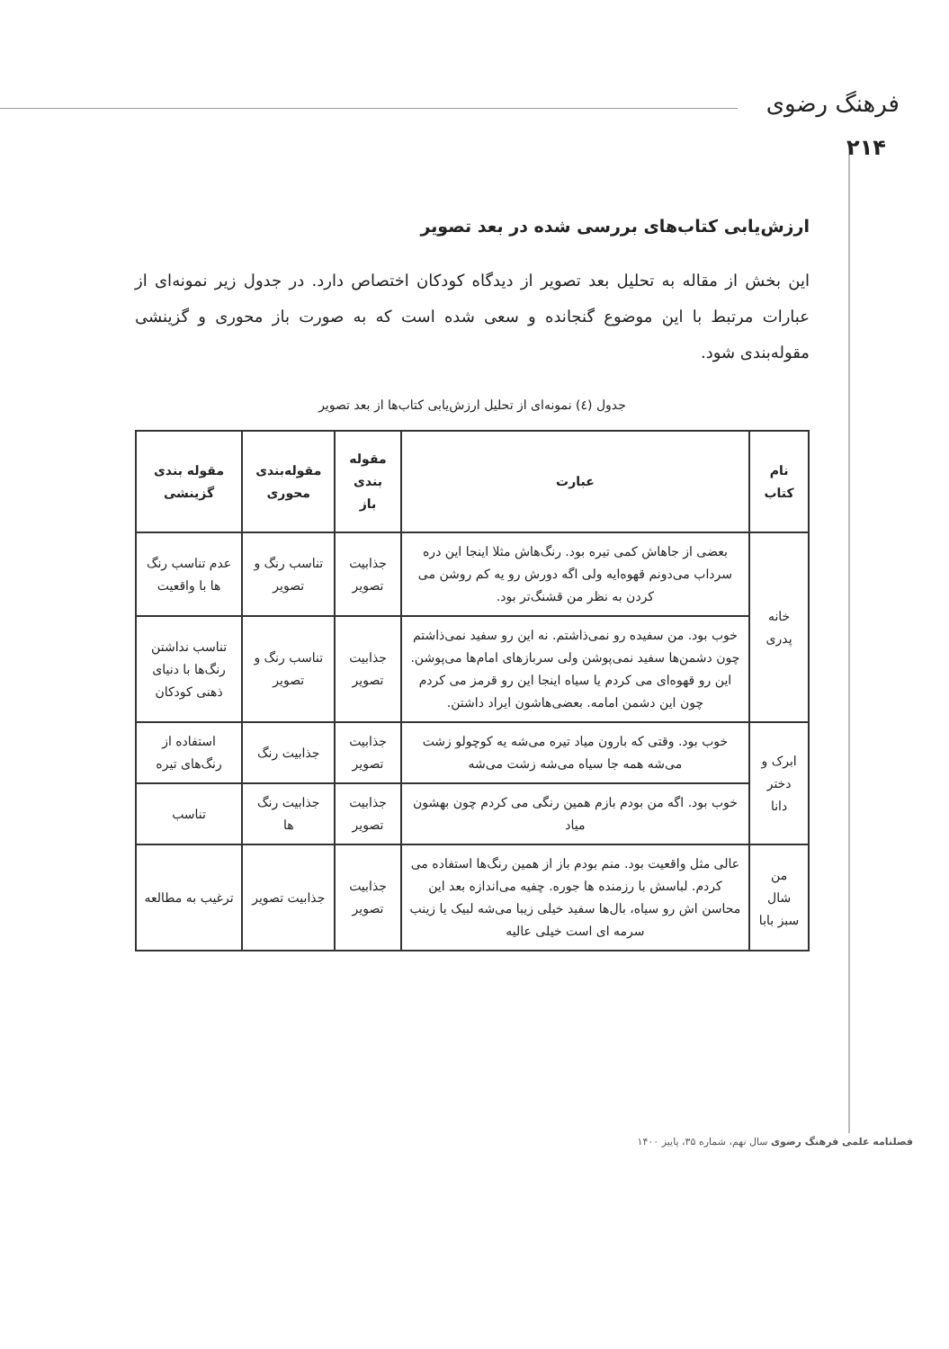فرهنگ رضوی
۲۱۴
ارزش‌یابی کتاب‌های بررسی شده در بعد تصویر
این بخش از مقاله به تحلیل بعد تصویر از دیدگاه کودکان اختصاص دارد. در جدول زیر نمونه‌ای از عبارات مرتبط با این موضوع گنجانده و سعی شده است که به صورت باز محوری و گزینشی مقوله‌بندی شود.
جدول (٤) نمونه‌ای از تحلیل ارزش‌یابی کتاب‌ها از بعد تصویر
| نام کتاب | عبارت | مقوله بندی باز | مقوله‌بندی محوری | مقوله بندی گزینشی |
| --- | --- | --- | --- | --- |
| خانه پدری | بعضی از جاهاش کمی تیره بود. رنگ‌هاش مثلا اینجا این دره سرداب می‌دونم قهوه‌ایه ولی اگه دورش رو یه کم روشن می کردن به نظر من قشنگ‌تر بود. | جذابیت تصویر | تناسب رنگ و تصویر | عدم تناسب رنگ ها با واقعیت |
| | خوب بود. من سفیده رو نمی‌ذاشتم. نه این رو سفید نمی‌ذاشتم چون دشمن‌ها سفید نمی‌پوشن ولی سربازهای امام‌ها می‌پوشن. این رو قهوه‌ای می کردم یا سیاه اینجا این رو قرمز می کردم چون این دشمن امامه. بعضی‌هاشون ایراد داشتن. | جذابیت تصویر | تناسب رنگ و تصویر | تناسب نداشتن رنگ‌ها با دنیای ذهنی کودکان |
| ابرک و دختر دانا | خوب بود. وقتی که بارون میاد تیره می‌شه یه کوچولو زشت می‌شه همه جا سیاه می‌شه زشت می‌شه | جذابیت تصویر | جذابیت رنگ | استفاده از رنگ‌های تیره |
| | خوب بود. اگه من بودم بازم همین رنگی می کردم چون بهشون میاد | جذابیت تصویر | جذابیت رنگ ها | تناسب |
| من شال سبز بابا | عالی مثل واقعیت بود. منم بودم باز از همین رنگ‌ها استفاده می کردم. لباسش با رزمنده ها جوره. چفیه می‌اندازه بعد این محاسن اش رو سیاه، بال‌ها سفید خیلی زیبا می‌شه لبیک یا زینب سرمه ای است خیلی عالیه | جذابیت تصویر | جذابیت تصویر | ترغیب به مطالعه |
فصلنامه علمی فرهنگ رضوی سال نهم، شماره ۳۵، پاییز ۱۴۰۰